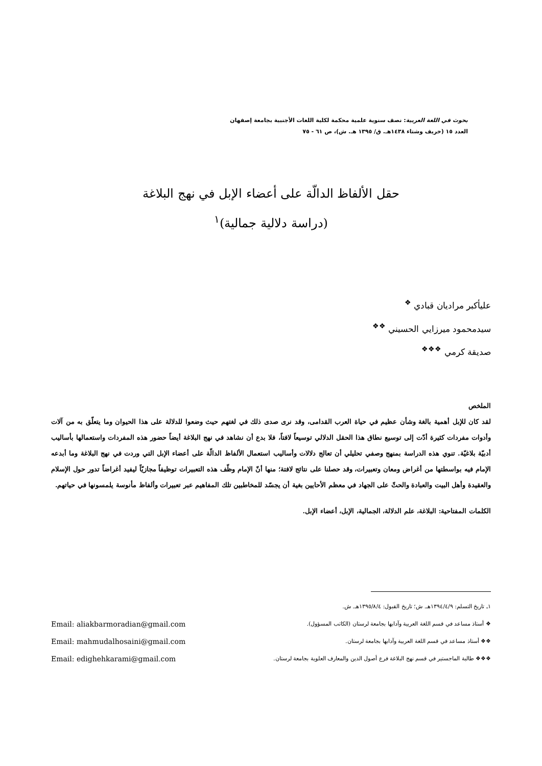بحوث في اللغة العربية: نصف سنوية علمية محكمة لكلية اللغات الأجنبية بجامعة إصفهان
العدد ١٥ (خريف وشتاء ١٤٣٨هـ. ق/ ١٣٩٥ هـ. ش)، ص ٦١ - ٧٥
حقل الألفاظ الدالّة على أعضاء الإبل في نهج البلاغة
(دراسة دلالية جمالية)<sup>١</sup>
عليأكبر مراديان قبادي <sup>❖</sup>
سيدمحمود ميرزايي الحسيني <sup>❖❖</sup>
صديقة كرمي <sup>❖❖❖</sup>
الملخص
لقد كان للإبل أهمية بالغة وشأن عظيم في حياة العرب القدامى، وقد نرى صدى ذلك في لغتهم حيث وضعوا للدلالة على هذا الحيوان وما يتعلّق به من آلات وأدوات مفردات كثيرة أدّت إلى توسيع نطاق هذا الحقل الدلالي توسيعاً لافتاً، فلا بدع أن نشاهد في نهج البلاغة أيضاً حضور هذه المفردات واستعمالها بأساليب أدبيّة بلاغيّة. تنوي هذه الدراسة بمنهج وصفي تحليلي أن تعالج دلالات وأساليب استعمال الألفاظ الدالّة على أعضاء الإبل التي وردت في نهج البلاغة وما أبدعه الإمام فيه بواسطتها من أغراض ومعان وتعبيرات، وقد حصلنا على نتائج لافتة؛ منها أنّ الإمام وظّف هذه التعبيرات توظيفاً مجازيّاً ليفيد أغراضاً تدور حول الإسلام والعقيدة وأهل البيت والعبادة والحثّ على الجهاد في معظم الأحايين بغية أن يجسّد للمخاطبين تلك المفاهيم عبر تعبيرات وألفاظ مأنوسة يلمسونها في حياتهم.
الكلمات المفتاحية: البلاغة، علم الدلالة، الجمالية، الإبل، أعضاء الإبل.
١ـ تاريخ التسلم: ١٣٩٤/٤/٩هـ. ش؛ تاريخ القبول: ١٣٩٥/٨/٤هـ. ش.
❖ أستاذ مساعد في قسم اللغة العربية وآدابها بجامعة لرستان (الكاتب المسؤول). Email: aliakbarmoradian@gmail.com
❖❖ أستاذ مساعد في قسم اللغة العربية وآدابها بجامعة لرستان. Email: mahmudalhosaini@gmail.com
❖❖❖ طالبة الماجستير في قسم نهج البلاغة فرع أصول الدين والمعارف العلوية بجامعة لرستان. Email: edighehkarami@gmail.com